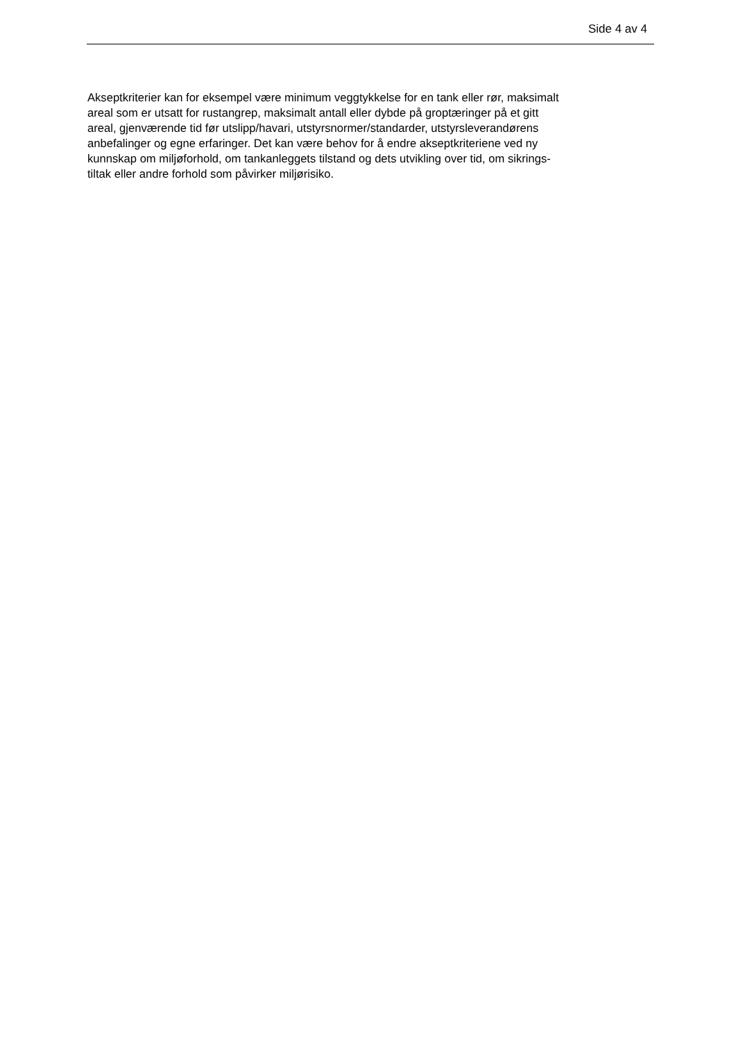Side 4 av 4
Akseptkriterier kan for eksempel være minimum veggtykkelse for en tank eller rør, maksimalt
areal som er utsatt for rustangrep, maksimalt antall eller dybde på groptæringer på et gitt
areal, gjenværende tid før utslipp/havari, utstyrsnormer/standarder, utstyrsleverandørens
anbefalinger og egne erfaringer. Det kan være behov for å endre akseptkriteriene ved ny
kunnskap om miljøforhold, om tankanleggets tilstand og dets utvikling over tid, om sikrings-
tiltak eller andre forhold som påvirker miljørisiko.